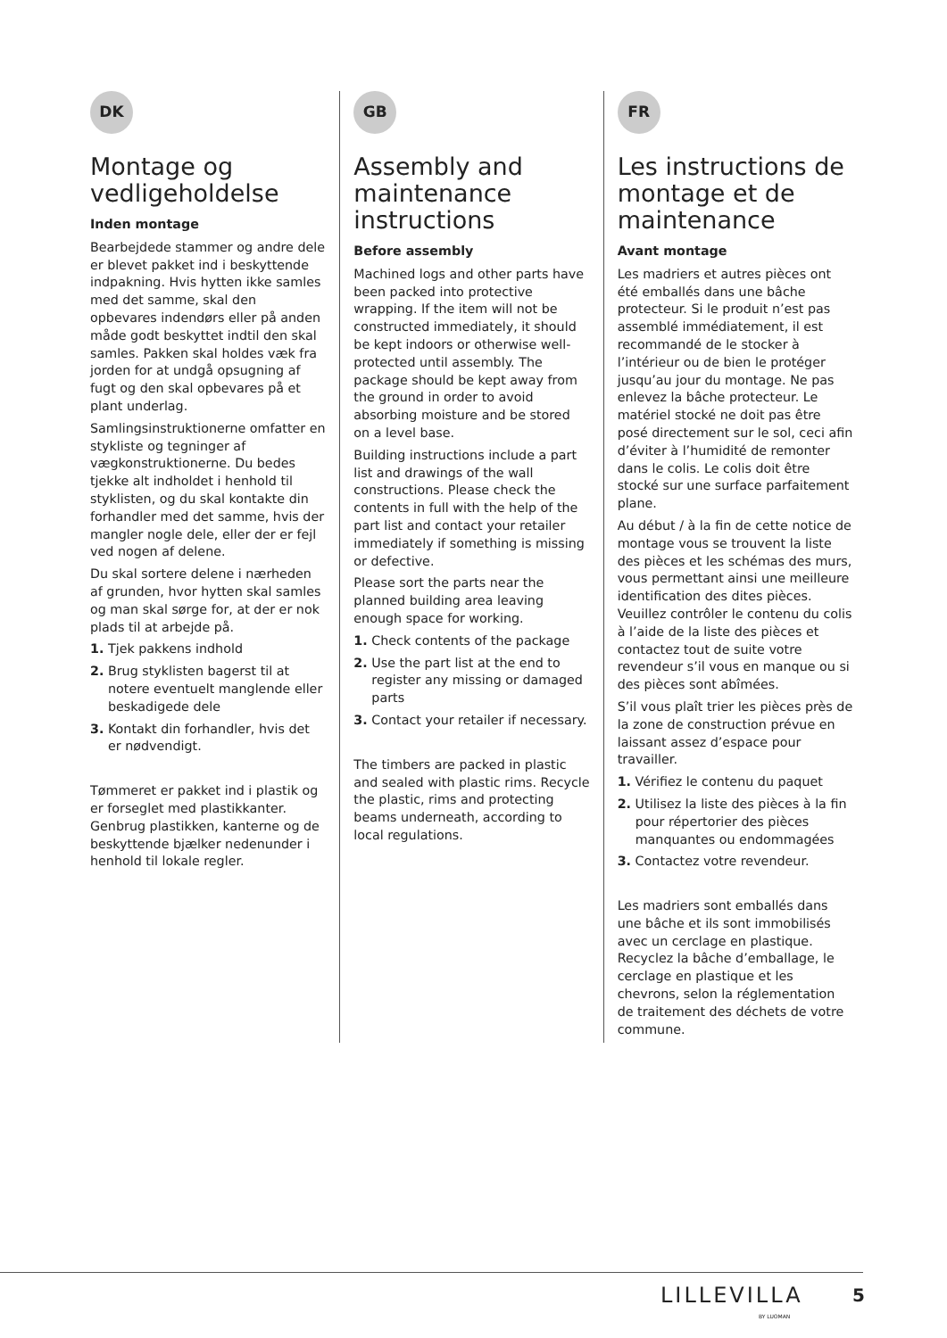DK
Montage og vedligeholdelse
Inden montage
Bearbejdede stammer og andre dele er blevet pakket ind i beskyttende indpakning. Hvis hytten ikke samles med det samme, skal den opbevares indendørs eller på anden måde godt beskyttet indtil den skal samles. Pakken skal holdes væk fra jorden for at undgå opsugning af fugt og den skal opbevares på et plant underlag.
Samlingsinstruktionerne omfatter en stykliste og tegninger af vægkonstruktionerne. Du bedes tjekke alt indholdet i henhold til styklisten, og du skal kontakte din forhandler med det samme, hvis der mangler nogle dele, eller der er fejl ved nogen af delene.
Du skal sortere delene i nærheden af grunden, hvor hytten skal samles og man skal sørge for, at der er nok plads til at arbejde på.
1. Tjek pakkens indhold
2. Brug styklisten bagerst til at notere eventuelt manglende eller beskadigede dele
3. Kontakt din forhandler, hvis det er nødvendigt.
Tømmeret er pakket ind i plastik og er forseglet med plastikkanter. Genbrug plastikken, kanterne og de beskyttende bjælker nedenunder i henhold til lokale regler.
GB
Assembly and maintenance instructions
Before assembly
Machined logs and other parts have been packed into protective wrapping. If the item will not be constructed immediately, it should be kept indoors or otherwise well-protected until assembly. The package should be kept away from the ground in order to avoid absorbing moisture and be stored on a level base.
Building instructions include a part list and drawings of the wall constructions. Please check the contents in full with the help of the part list and contact your retailer immediately if something is missing or defective.
Please sort the parts near the planned building area leaving enough space for working.
1. Check contents of the package
2. Use the part list at the end to register any missing or damaged parts
3. Contact your retailer if necessary.
The timbers are packed in plastic and sealed with plastic rims. Recycle the plastic, rims and protecting beams underneath, according to local regulations.
FR
Les instructions de montage et de maintenance
Avant montage
Les madriers et autres pièces ont été emballés dans une bâche protecteur. Si le produit n’est pas assemblé immédiatement, il est recommandé de le stocker à l’intérieur ou de bien le protéger jusqu’au jour du montage. Ne pas enlevez la bâche protecteur. Le matériel stocké ne doit pas être posé directement sur le sol, ceci afin d’éviter à l’humidité de remonter dans le colis. Le colis doit être stocké sur une surface parfaitement plane.
Au début / à la fin de cette notice de montage vous se trouvent la liste des pièces et les schémas des murs, vous permettant ainsi une meilleure identification des dites pièces. Veuillez contrôler le contenu du colis à l’aide de la liste des pièces et contactez tout de suite votre revendeur s’il vous en manque ou si des pièces sont abîmées.
S’il vous plaît trier les pièces près de la zone de construction prévue en laissant assez d’espace pour travailler.
1. Vérifiez le contenu du paquet
2. Utilisez la liste des pièces à la fin pour répertorier des pièces manquantes ou endommagées
3. Contactez votre revendeur.
Les madriers sont emballés dans une bâche et ils sont immobilisés avec un cerclage en plastique. Recyclez la bâche d’emballage, le cerclage en plastique et les chevrons, selon la réglementation de traitement des déchets de votre commune.
LILLEVILLA
BY LUOMAN
5